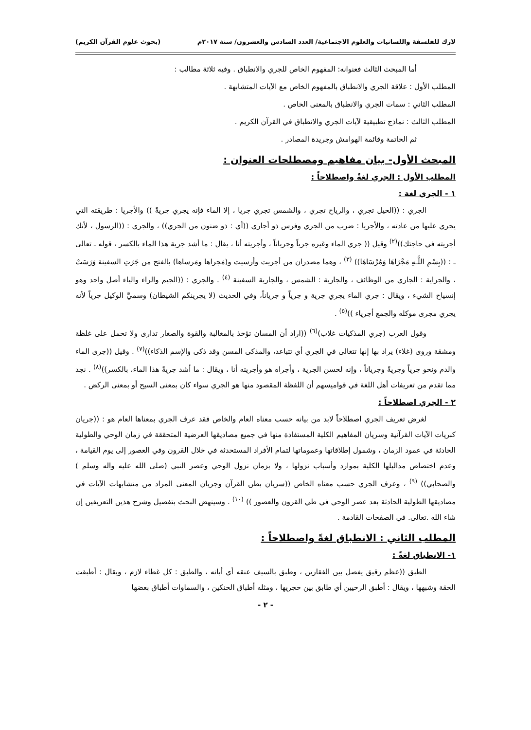لارك للفلسفة واللسانيات والعلوم الاجتماعية/ العدد السادس والعشرون/ سنة ٢٠١٧م (بحوث علوم القرآن الكريم)
أما المبحث الثالث فعنوانه: المفهوم الخاص للجري والانطباق . وفيه ثلاثة مطالب :
المطلب الأول : علاقة الجري والانطباق بالمفهوم الخاص مع الآيات المتشابهة .
المطلب الثاني : سمات الجري والانطباق بالمعنى الخاص .
المطلب الثالث : نماذج تطبيقية لآيات الجري والانطباق في القرآن الكريم .
ثم الخاتمة وقائمة الهوامش وجريدة المصادر .
المبحث الأول- بيان مفاهيم ومصطلحات العنوان :
المطلب الأول : الجري لغةً واصطلاحاً :
١ - الجري لغة :
الجري : ((الخيل تجري ، والرياح تجري ، والشمس تجري جريا ، إلا الماء فإنه يجري جريةً )) والأجريا : طريقته التي يجري عليها من عادته ، والأجريا : ضرب من الجري وفرس ذو أجاري ((أي : ذو ضنون من الجري)) ، والجري : ((الرسول ، لأنك أجريته في حاجتك))<sup>(٢)</sup> وقيل (( جري الماء وغيره جرياً وجرياناً ، وأجريته أنا ، يقال : ما أشد جرية هذا الماء بالكسر ، قوله ـ تعالى ـ : ((بِسْمِ اللَّـهِ مَجْرَاهَا وَمُرْسَاهَا)) <sup>(٣)</sup> ، وهما مصدران من أجريت وأرسيت و(مَجراها ومَرساها) بالفتح من جَرَتِ السفينة وَرَسَتْ ، والجراية : الجاري من الوظائف ، والجارية : الشمس ، والجارية السفينة <sup>(٤)</sup> . والجري : ((الجيم والراء والياء أصل واحد وهو إنسياح الشيء ، ويقال : جري الماء يجري جرية و جرياً و جرياناً، وفي الحديث (لا يجرينكم الشيطان) وسميَّ الوكيل جرياً لأنه يجري مجرى موكله والجمع أجرياء ))<sup>(٥)</sup> .
وقول العرب (جري المذكيات غلاب)<sup>(٦)</sup> ((اراد أن المسان تؤخذ بالمغالبة والقوة والصغار تدارى ولا تحمل على غلظة ومشقة وروى (غلاء) يراد بها إنها تتغالى في الجري أي تتباعد، والمذكى المسن وقد ذكى والإسم الذكاء))<sup>(٧)</sup> . وقيل ((جرى الماء والدم ونحو جرياً وجريةً وجرياناً ، وإنه لحسن الجرية ، وأجراه هو وأجريته أنا ، ويقال : ما أشد جريةً هذا الماء، بالكسر))<sup>(٨)</sup> . نجد مما تقدم من تعريفات أهل اللغة في قواميسهم أن اللفظة المقصود منها هو الجري سواء كان بمعنى السيح أو بمعنى الركض .
٢ - الجري اصطلاحاً :
لغرض تعريف الجري اصطلاحاً لابد من بيانه حسب معناه العام والخاص فقد عرف الجري بمعناها العام هو : ((جريان كبريات الآيات القرآنية وسريان المفاهيم الكلية المستفادة منها في جميع مصاديقها العرضية المتحققة في زمان الوحي والطولية الحادثة في عمود الزمان ، وشمول إطلاقاتها وعموماتها لتمام الأفراد المستحدثة في خلال القرون وفي العصور إلى يوم القيامة ، وعدم اختصاص مداليلها الكلية بموارد وأسباب نزولها ، ولا بزمان نزول الوحي وعصر النبي (صلى الله عليه واله وسلم ) والصحابي)) <sup>(٩)</sup> ، وعرف الجري حسب معناه الخاص ((سريان بطن القرآن وجريان المعنى المراد من متشابهات الآيات في مصاديقها الطولية الحادثة بعد عصر الوحي في طي القرون والعصور )) <sup>(١٠)</sup> . وسينهض البحث بتفصيل وشرح هذين التعريفين إن شاء الله .تعالى. في الصفحات القادمة .
المطلب الثاني : الانطباق لغةً واصطلاحاً :
١- الانطباق لغةً :
الطبق ((عظم رقيق يفصل بين الفقارين ، وطبق بالسيف عنقه أي أبانه ، والطبق : كل غطاء لازم ، ويقال : أطبقت الحقة وشبهها ، ويقال : أطبق الرحيين أي طابق بين حجريها ، ومثله أطباق الحنكين ، والسماوات أطباق بعضها
- ٢ -